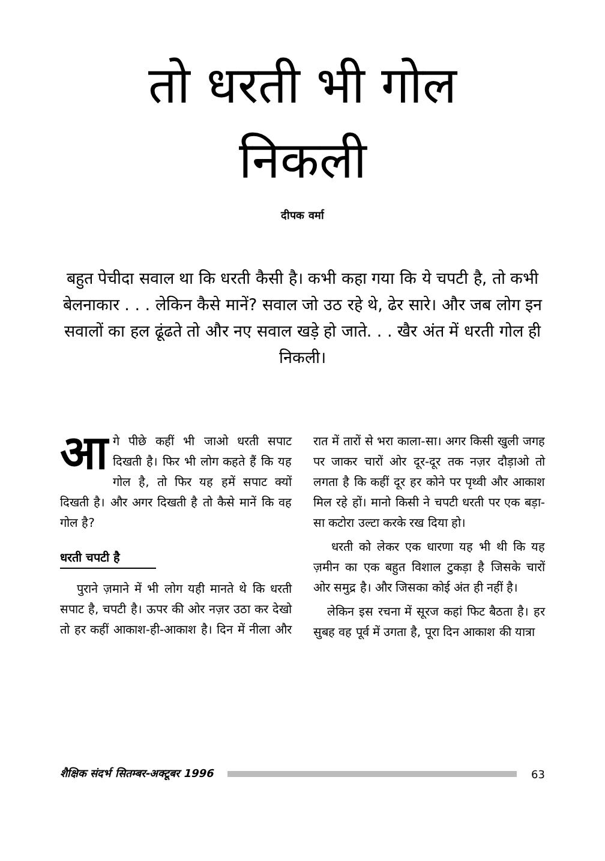तो धरती भी गोल
निकली
दीपक वर्मा
बहुत पेचीदा सवाल था कि धरती कैसी है। कभी कहा गया कि ये चपटी है, तो कभी बेलनाकार . . . लेकिन कैसे मानें? सवाल जो उठ रहे थे, ढेर सारे। और जब लोग इन सवालों का हल ढूंढते तो और नए सवाल खड़े हो जाते. . . खैर अंत में धरती गोल ही निकली।
आगे पीछे कहीं भी जाओ धरती सपाट दिखती है। फिर भी लोग कहते हैं कि यह गोल है, तो फिर यह हमें सपाट क्यों दिखती है। और अगर दिखती है तो कैसे मानें कि वह गोल है?
धरती चपटी है
पुराने ज़माने में भी लोग यही मानते थे कि धरती सपाट है, चपटी है। ऊपर की ओर नज़र उठा कर देखो तो हर कहीं आकाश-ही-आकाश है। दिन में नीला और रात में तारों से भरा काला-सा। अगर किसी खुली जगह पर जाकर चारों ओर दूर-दूर तक नज़र दौड़ाओ तो लगता है कि कहीं दूर हर कोने पर पृथ्वी और आकाश मिल रहे हों। मानो किसी ने चपटी धरती पर एक बड़ा-सा कटोरा उल्टा करके रख दिया हो।
धरती को लेकर एक धारणा यह भी थी कि यह ज़मीन का एक बहुत विशाल टुकड़ा है जिसके चारों ओर समुद्र है। और जिसका कोई अंत ही नहीं है।
लेकिन इस रचना में सूरज कहां फिट बैठता है। हर सुबह वह पूर्व में उगता है, पूरा दिन आकाश की यात्रा
शैक्षिक संदर्भ सितम्बर-अक्टूबर 1996 63